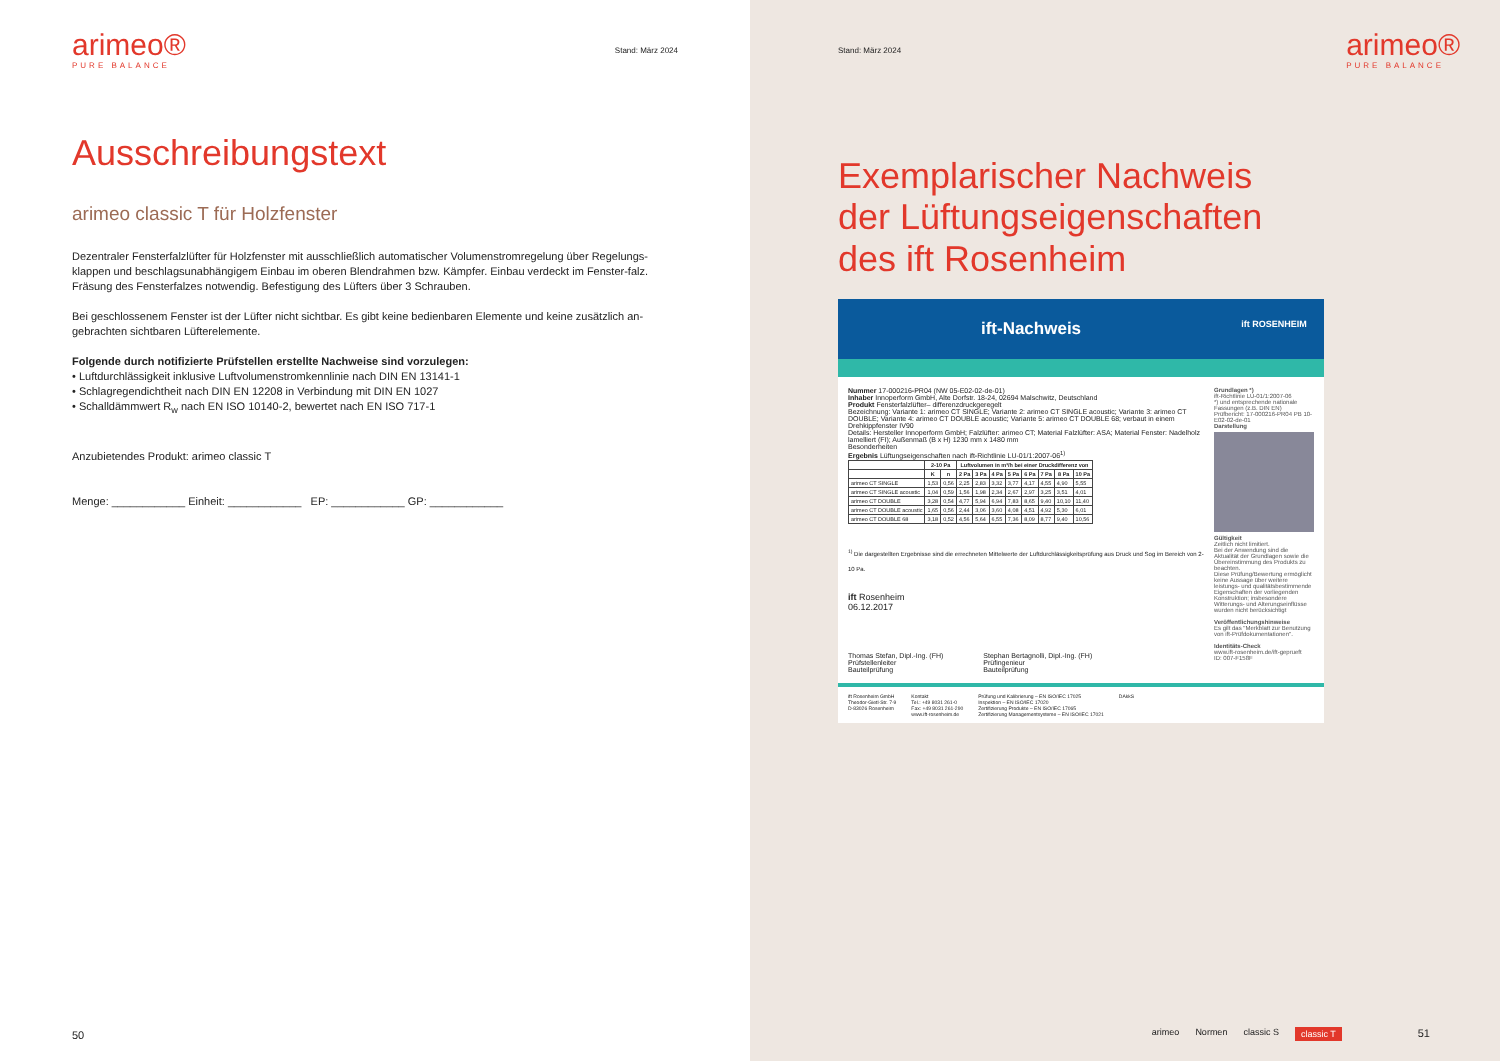arimeo®
PURE BALANCE
Stand: März 2024
Ausschreibungstext
arimeo classic T für Holzfenster
Dezentraler Fensterfalzlüfter für Holzfenster mit ausschließlich automatischer Volumenstromregelung über Regelungs-klappen und beschlagsunabhängigem Einbau im oberen Blendrahmen bzw. Kämpfer. Einbau verdeckt im Fenster-falz. Fräsung des Fensterfalzes notwendig. Befestigung des Lüfters über 3 Schrauben.
Bei geschlossenem Fenster ist der Lüfter nicht sichtbar. Es gibt keine bedienbaren Elemente und keine zusätzlich an-gebrachten sichtbaren Lüfterelemente.
Folgende durch notifizierte Prüfstellen erstellte Nachweise sind vorzulegen:
• Luftdurchlässigkeit inklusive Luftvolumenstromkennlinie nach DIN EN 13141-1
• Schlagregendichtheit nach DIN EN 12208 in Verbindung mit DIN EN 1027
• Schalldämmwert R<sub>w</sub> nach EN ISO 10140-2, bewertet nach EN ISO 717-1
Anzubietendes Produkt: arimeo classic T
Menge: ____________ Einheit: ____________ EP: ____________ GP: ____________
50
Stand: März 2024
arimeo®
PURE BALANCE
Exemplarischer Nachweis
der Lüftungseigenschaften
des ift Rosenheim
ift-Nachweis
ift ROSENHEIM
Nummer 17-000216-PR04 (NW 05-E02-02-de-01)
Inhaber Innoperform GmbH, Alte Dorfstr. 18-24, 02694 Malschwitz, Deutschland
Produkt Fensterfalzlüfter– differenzdruckgeregelt
Bezeichnung: Variante 1: arimeo CT SINGLE; Variante 2: arimeo CT SINGLE acoustic; Variante 3: arimeo CT DOUBLE; Variante 4: arimeo CT DOUBLE acoustic; Variante 5: arimeo CT DOUBLE 68; verbaut in einem Drehkippfenster IV90
Details: Hersteller Innoperform GmbH; Falzlüfter: arimeo CT; Material Falzlüfter: ASA; Material Fenster: Nadelholz lamelliert (FI); Außenmaß (B x H) 1230 mm x 1480 mm
Besonderheiten
Ergebnis Lüftungseigenschaften nach ift-Richtlinie LU-01/1:2007-06<sup>1)</sup>
| | 2-10 Pa | | Luftvolumen in m³/h bei einer Druckdifferenz von | | | | | | | |
| --- | --- | --- | --- | --- | --- | --- | --- | --- | --- | --- |
| | K | n | 2 Pa | 3 Pa | 4 Pa | 5 Pa | 6 Pa | 7 Pa | 8 Pa | 10 Pa |
| arimeo CT SINGLE | 1,53 | 0,56 | 2,25 | 2,83 | 3,32 | 3,77 | 4,17 | 4,55 | 4,90 | 5,55 |
| arimeo CT SINGLE acoustic | 1,04 | 0,59 | 1,56 | 1,98 | 2,34 | 2,67 | 2,97 | 3,25 | 3,51 | 4,01 |
| arimeo CT DOUBLE | 3,28 | 0,54 | 4,77 | 5,94 | 6,94 | 7,83 | 8,65 | 9,40 | 10,10 | 11,40 |
| arimeo CT DOUBLE acoustic | 1,65 | 0,56 | 2,44 | 3,06 | 3,60 | 4,08 | 4,51 | 4,92 | 5,30 | 6,01 |
| arimeo CT DOUBLE 68 | 3,18 | 0,52 | 4,56 | 5,64 | 6,55 | 7,36 | 8,09 | 8,77 | 9,40 | 10,56 |
<sup>1)</sup> Die dargestellten Ergebnisse sind die errechneten Mittelwerte der Luftdurchlässigkeitsprüfung aus Druck und Sog im Bereich von 2-10 Pa.
ift Rosenheim
06.12.2017
Thomas Stefan, Dipl.-Ing. (FH)
Prüfstellenleiter
Bauteilprüfung
Stephan Bertagnolli, Dipl.-Ing. (FH)
Prüfingenieur
Bauteilprüfung
Grundlagen *)
ift-Richtlinie LU-01/1:2007-06
*) und entsprechende nationale Fassungen (z.B. DIN EN)
Prüfbericht: 17-000216-PR04 PB 10-E02-02-de-01
Darstellung
Gültigkeit
Zeitlich nicht limitiert.
Bei der Anwendung sind die Aktualität der Grundlagen sowie die Übereinstimmung des Produkts zu beachten.
Diese Prüfung/Bewertung ermöglicht keine Aussage über weitere leistungs- und qualitätsbestimmende Eigenschaften der vorliegenden Konstruktion; insbesondere Witterungs- und Alterungseinflüsse wurden nicht berücksichtigt
Veröffentlichungshinweise
Es gilt das "Merkblatt zur Benutzung von ift-Prüfdokumentationen".
Identitäts-Check
www.ift-rosenheim.de/ift-geprueft
ID: 007-F158F
ift Rosenheim GmbH
Theodor-Gietl-Str. 7-9
D-83026 Rosenheim
Kontakt
Tel.: +49 8031 261-0
Fax: +49 8031 261-290
www.ift-rosenheim.de
Prüfung und Kalibrierung – EN ISO/IEC 17025
Inspektion – EN ISO/IEC 17020
Zertifizierung Produkte – EN ISO/IEC 17065
Zertifizierung Managementsysteme – EN ISO/IEC 17021
DAkkS
arimeo Normen classic S classic T 51